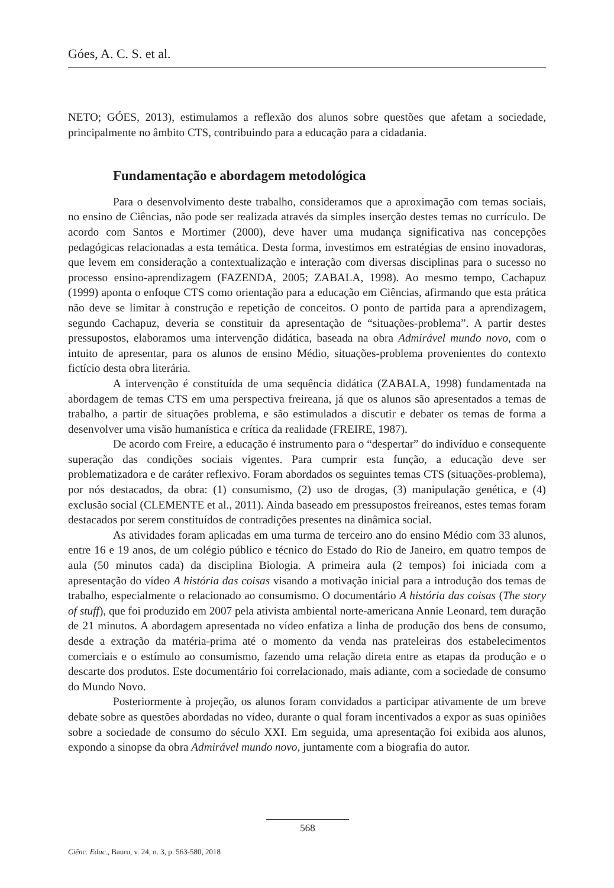Góes, A. C. S. et al.
NETO; GÓES, 2013), estimulamos a reflexão dos alunos sobre questões que afetam a sociedade, principalmente no âmbito CTS, contribuindo para a educação para a cidadania.
Fundamentação e abordagem metodológica
Para o desenvolvimento deste trabalho, consideramos que a aproximação com temas sociais, no ensino de Ciências, não pode ser realizada através da simples inserção destes temas no currículo. De acordo com Santos e Mortimer (2000), deve haver uma mudança significativa nas concepções pedagógicas relacionadas a esta temática. Desta forma, investimos em estratégias de ensino inovadoras, que levem em consideração a contextualização e interação com diversas disciplinas para o sucesso no processo ensino-aprendizagem (FAZENDA, 2005; ZABALA, 1998). Ao mesmo tempo, Cachapuz (1999) aponta o enfoque CTS como orientação para a educação em Ciências, afirmando que esta prática não deve se limitar à construção e repetição de conceitos. O ponto de partida para a aprendizagem, segundo Cachapuz, deveria se constituir da apresentação de “situações-problema”. A partir destes pressupostos, elaboramos uma intervenção didática, baseada na obra Admirável mundo novo, com o intuito de apresentar, para os alunos de ensino Médio, situações-problema provenientes do contexto fictício desta obra literária.
A intervenção é constituída de uma sequência didática (ZABALA, 1998) fundamentada na abordagem de temas CTS em uma perspectiva freireana, já que os alunos são apresentados a temas de trabalho, a partir de situações problema, e são estimulados a discutir e debater os temas de forma a desenvolver uma visão humanística e crítica da realidade (FREIRE, 1987).
De acordo com Freire, a educação é instrumento para o “despertar” do indivíduo e consequente superação das condições sociais vigentes. Para cumprir esta função, a educação deve ser problematizadora e de caráter reflexivo. Foram abordados os seguintes temas CTS (situações-problema), por nós destacados, da obra: (1) consumismo, (2) uso de drogas, (3) manipulação genética, e (4) exclusão social (CLEMENTE et al., 2011). Ainda baseado em pressupostos freireanos, estes temas foram destacados por serem constituídos de contradições presentes na dinâmica social.
As atividades foram aplicadas em uma turma de terceiro ano do ensino Médio com 33 alunos, entre 16 e 19 anos, de um colégio público e técnico do Estado do Rio de Janeiro, em quatro tempos de aula (50 minutos cada) da disciplina Biologia. A primeira aula (2 tempos) foi iniciada com a apresentação do vídeo A história das coisas visando a motivação inicial para a introdução dos temas de trabalho, especialmente o relacionado ao consumismo. O documentário A história das coisas (The story of stuff), que foi produzido em 2007 pela ativista ambiental norte-americana Annie Leonard, tem duração de 21 minutos. A abordagem apresentada no vídeo enfatiza a linha de produção dos bens de consumo, desde a extração da matéria-prima até o momento da venda nas prateleiras dos estabelecimentos comerciais e o estímulo ao consumismo, fazendo uma relação direta entre as etapas da produção e o descarte dos produtos. Este documentário foi correlacionado, mais adiante, com a sociedade de consumo do Mundo Novo.
Posteriormente à projeção, os alunos foram convidados a participar ativamente de um breve debate sobre as questões abordadas no vídeo, durante o qual foram incentivados a expor as suas opiniões sobre a sociedade de consumo do século XXI. Em seguida, uma apresentação foi exibida aos alunos, expondo a sinopse da obra Admirável mundo novo, juntamente com a biografia do autor.
568
Ciênc. Educ., Bauru, v. 24, n. 3, p. 563-580, 2018